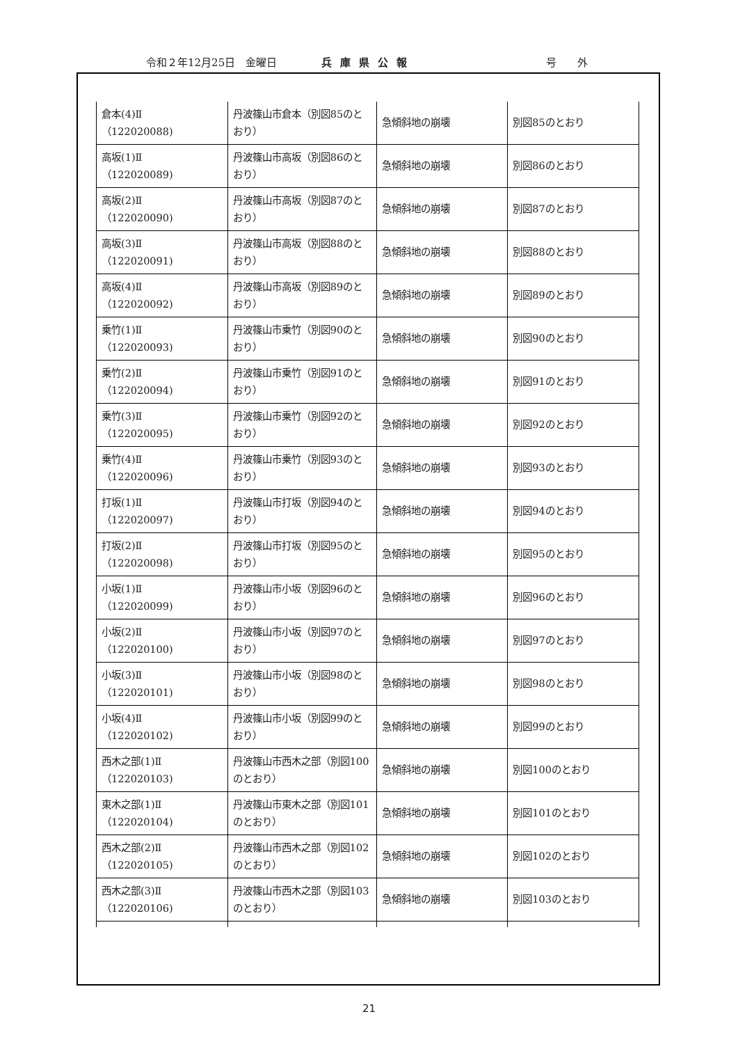令和２年12月25日　金曜日 兵庫県公報 号　　外
| 倉本(4)Ⅱ （122020088) | 丹波篠山市倉本（別図85のとおり） | 急傾斜地の崩壊 | 別図85のとおり |
| 高坂(1)Ⅱ （122020089) | 丹波篠山市高坂（別図86のとおり） | 急傾斜地の崩壊 | 別図86のとおり |
| 高坂(2)Ⅱ （122020090) | 丹波篠山市高坂（別図87のとおり） | 急傾斜地の崩壊 | 別図87のとおり |
| 高坂(3)Ⅱ （122020091) | 丹波篠山市高坂（別図88のとおり） | 急傾斜地の崩壊 | 別図88のとおり |
| 高坂(4)Ⅱ （122020092) | 丹波篠山市高坂（別図89のとおり） | 急傾斜地の崩壊 | 別図89のとおり |
| 乗竹(1)Ⅱ （122020093) | 丹波篠山市乗竹（別図90のとおり） | 急傾斜地の崩壊 | 別図90のとおり |
| 乗竹(2)Ⅱ （122020094) | 丹波篠山市乗竹（別図91のとおり） | 急傾斜地の崩壊 | 別図91のとおり |
| 乗竹(3)Ⅱ （122020095) | 丹波篠山市乗竹（別図92のとおり） | 急傾斜地の崩壊 | 別図92のとおり |
| 乗竹(4)Ⅱ （122020096) | 丹波篠山市乗竹（別図93のとおり） | 急傾斜地の崩壊 | 別図93のとおり |
| 打坂(1)Ⅱ （122020097) | 丹波篠山市打坂（別図94のとおり） | 急傾斜地の崩壊 | 別図94のとおり |
| 打坂(2)Ⅱ （122020098) | 丹波篠山市打坂（別図95のとおり） | 急傾斜地の崩壊 | 別図95のとおり |
| 小坂(1)Ⅱ （122020099) | 丹波篠山市小坂（別図96のとおり） | 急傾斜地の崩壊 | 別図96のとおり |
| 小坂(2)Ⅱ （122020100) | 丹波篠山市小坂（別図97のとおり） | 急傾斜地の崩壊 | 別図97のとおり |
| 小坂(3)Ⅱ （122020101) | 丹波篠山市小坂（別図98のとおり） | 急傾斜地の崩壊 | 別図98のとおり |
| 小坂(4)Ⅱ （122020102) | 丹波篠山市小坂（別図99のとおり） | 急傾斜地の崩壊 | 別図99のとおり |
| 西木之部(1)Ⅱ （122020103) | 丹波篠山市西木之部（別図100のとおり） | 急傾斜地の崩壊 | 別図100のとおり |
| 東木之部(1)Ⅱ （122020104) | 丹波篠山市東木之部（別図101のとおり） | 急傾斜地の崩壊 | 別図101のとおり |
| 西木之部(2)Ⅱ （122020105) | 丹波篠山市西木之部（別図102のとおり） | 急傾斜地の崩壊 | 別図102のとおり |
| 西木之部(3)Ⅱ （122020106) | 丹波篠山市西木之部（別図103のとおり） | 急傾斜地の崩壊 | 別図103のとおり |
21